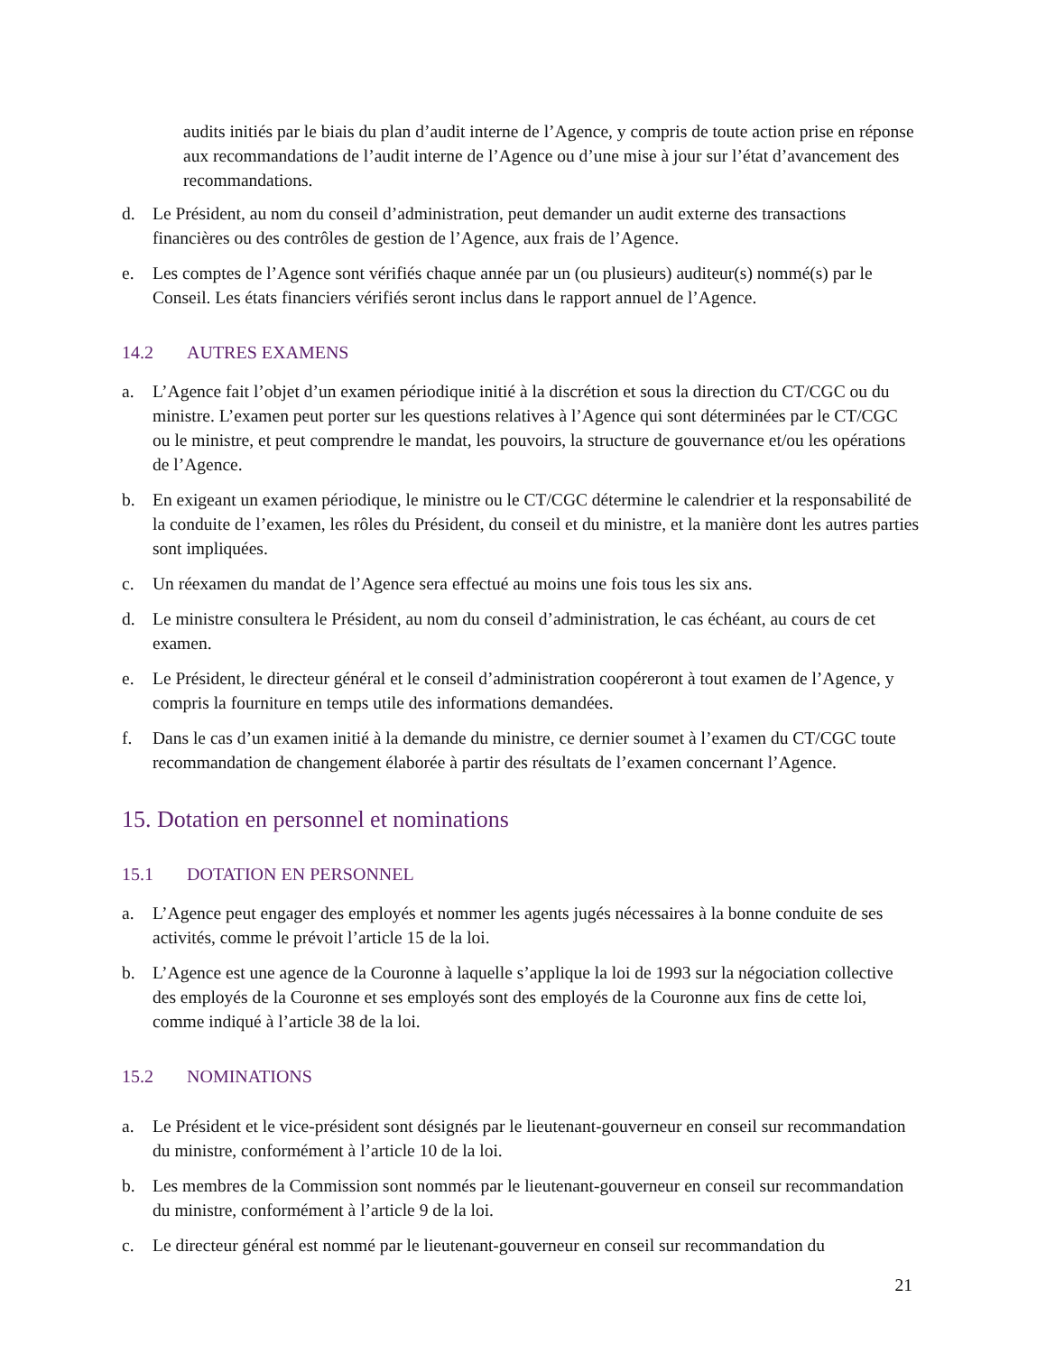audits initiés par le biais du plan d’audit interne de l’Agence, y compris de toute action prise en réponse aux recommandations de l’audit interne de l’Agence ou d’une mise à jour sur l’état d’avancement des recommandations.
d. Le Président, au nom du conseil d’administration, peut demander un audit externe des transactions financières ou des contrôles de gestion de l’Agence, aux frais de l’Agence.
e. Les comptes de l’Agence sont vérifiés chaque année par un (ou plusieurs) auditeur(s) nommé(s) par le Conseil. Les états financiers vérifiés seront inclus dans le rapport annuel de l’Agence.
14.2 AUTRES EXAMENS
a. L’Agence fait l’objet d’un examen périodique initié à la discrétion et sous la direction du CT/CGC ou du ministre. L’examen peut porter sur les questions relatives à l’Agence qui sont déterminées par le CT/CGC ou le ministre, et peut comprendre le mandat, les pouvoirs, la structure de gouvernance et/ou les opérations de l’Agence.
b. En exigeant un examen périodique, le ministre ou le CT/CGC détermine le calendrier et la responsabilité de la conduite de l’examen, les rôles du Président, du conseil et du ministre, et la manière dont les autres parties sont impliquées.
c. Un réexamen du mandat de l’Agence sera effectué au moins une fois tous les six ans.
d. Le ministre consultera le Président, au nom du conseil d’administration, le cas échéant, au cours de cet examen.
e. Le Président, le directeur général et le conseil d’administration coopéreront à tout examen de l’Agence, y compris la fourniture en temps utile des informations demandées.
f. Dans le cas d’un examen initié à la demande du ministre, ce dernier soumet à l’examen du CT/CGC toute recommandation de changement élaborée à partir des résultats de l’examen concernant l’Agence.
15. Dotation en personnel et nominations
15.1 DOTATION EN PERSONNEL
a. L’Agence peut engager des employés et nommer les agents jugés nécessaires à la bonne conduite de ses activités, comme le prévoit l’article 15 de la loi.
b. L’Agence est une agence de la Couronne à laquelle s’applique la loi de 1993 sur la négociation collective des employés de la Couronne et ses employés sont des employés de la Couronne aux fins de cette loi, comme indiqué à l’article 38 de la loi.
15.2 NOMINATIONS
a. Le Président et le vice-président sont désignés par le lieutenant-gouverneur en conseil sur recommandation du ministre, conformément à l’article 10 de la loi.
b. Les membres de la Commission sont nommés par le lieutenant-gouverneur en conseil sur recommandation du ministre, conformément à l’article 9 de la loi.
c. Le directeur général est nommé par le lieutenant-gouverneur en conseil sur recommandation du
21